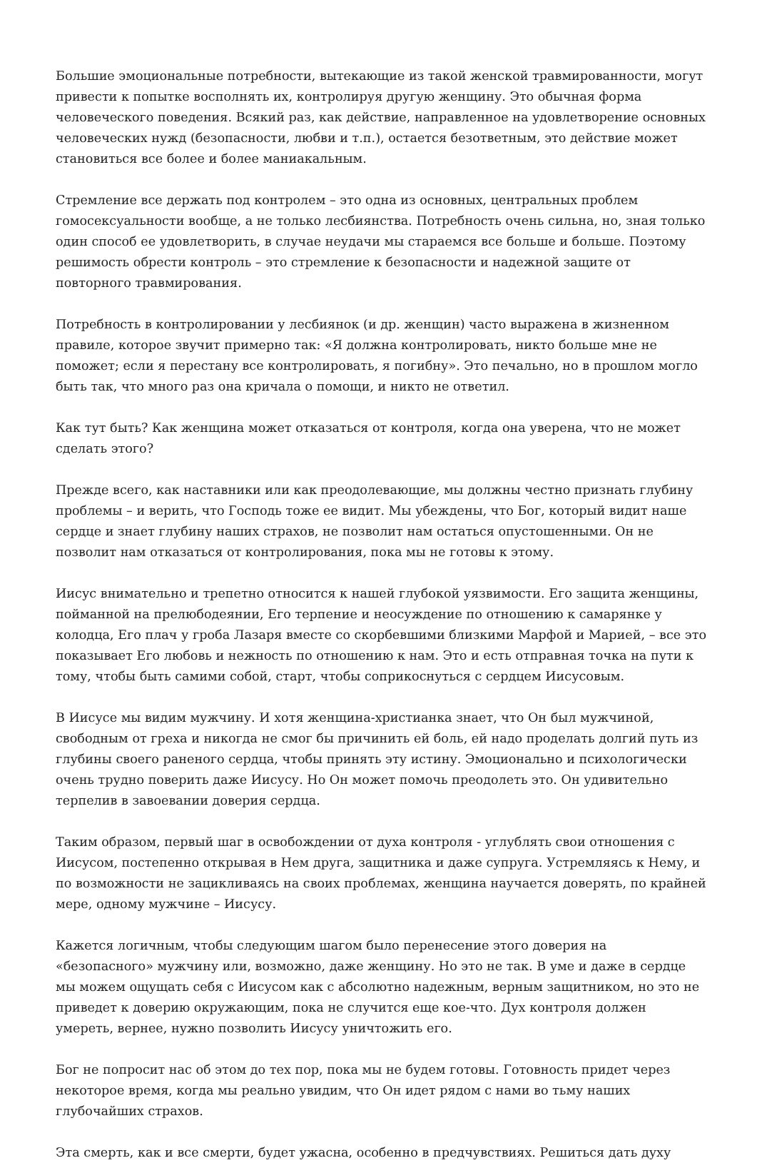Большие эмоциональные потребности, вытекающие из такой женской травмированности, могут привести к попытке восполнять их, контролируя другую женщину. Это обычная форма человеческого поведения. Всякий раз, как действие, направленное на удовлетворение основных человеческих нужд (безопасности, любви и т.п.), остается безответным, это действие может становиться все более и более маниакальным.
Стремление все держать под контролем – это одна из основных, центральных проблем гомосексуальности вообще, а не только лесбиянства. Потребность очень сильна, но, зная только один способ ее удовлетворить, в случае неудачи мы стараемся все больше и больше. Поэтому решимость обрести контроль – это стремление к безопасности и надежной защите от повторного травмирования.
Потребность в контролировании у лесбиянок (и др. женщин) часто выражена в жизненном правиле, которое звучит примерно так: «Я должна контролировать, никто больше мне не поможет; если я перестану все контролировать, я погибну». Это печально, но в прошлом могло быть так, что много раз она кричала о помощи, и никто не ответил.
Как тут быть? Как женщина может отказаться от контроля, когда она уверена, что не может сделать этого?
Прежде всего, как наставники или как преодолевающие, мы должны честно признать глубину проблемы – и верить, что Господь тоже ее видит. Мы убеждены, что Бог, который видит наше сердце и знает глубину наших страхов, не позволит нам остаться опустошенными. Он не позволит нам отказаться от контролирования, пока мы не готовы к этому.
Иисус внимательно и трепетно относится к нашей глубокой уязвимости. Его защита женщины, пойманной на прелюбодеянии, Его терпение и неосуждение по отношению к самарянке у колодца, Его плач у гроба Лазаря вместе со скорбевшими близкими Марфой и Марией, – все это показывает Его любовь и нежность по отношению к нам. Это и есть отправная точка на пути к тому, чтобы быть самими собой, старт, чтобы соприкоснуться с сердцем Иисусовым.
В Иисусе мы видим мужчину. И хотя женщина-христианка знает, что Он был мужчиной, свободным от греха и никогда не смог бы причинить ей боль, ей надо проделать долгий путь из глубины своего раненого сердца, чтобы принять эту истину. Эмоционально и психологически очень трудно поверить даже Иисусу. Но Он может помочь преодолеть это. Он удивительно терпелив в завоевании доверия сердца.
Таким образом, первый шаг в освобождении от духа контроля - углублять свои отношения с Иисусом, постепенно открывая в Нем друга, защитника и даже супруга. Устремляясь к Нему, и по возможности не зацикливаясь на своих проблемах, женщина научается доверять, по крайней мере, одному мужчине – Иисусу.
Кажется логичным, чтобы следующим шагом было перенесение этого доверия на «безопасного» мужчину или, возможно, даже женщину. Но это не так. В уме и даже в сердце мы можем ощущать себя с Иисусом как с абсолютно надежным, верным защитником, но это не приведет к доверию окружающим, пока не случится еще кое-что. Дух контроля должен умереть, вернее, нужно позволить Иисусу уничтожить его.
Бог не попросит нас об этом до тех пор, пока мы не будем готовы. Готовность придет через некоторое время, когда мы реально увидим, что Он идет рядом с нами во тьму наших глубочайших страхов.
Эта смерть, как и все смерти, будет ужасна, особенно в предчувствиях. Решиться дать духу